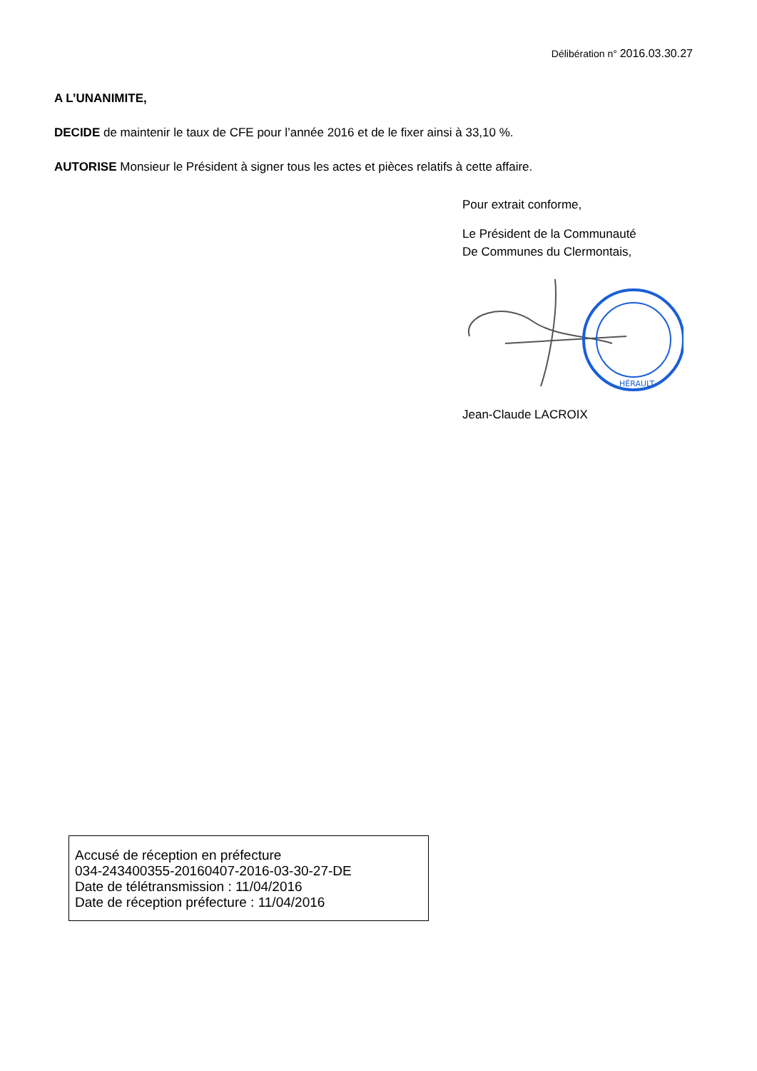Délibération n° 2016.03.30.27
A L’UNANIMITE,
DECIDE de maintenir le taux de CFE pour l’année 2016 et de le fixer ainsi à 33,10 %.
AUTORISE Monsieur le Président à signer tous les actes et pièces relatifs à cette affaire.
Pour extrait conforme,
Le Président de la Communauté
De Communes du Clermontais,
HÉRAULT
Jean-Claude LACROIX
Accusé de réception en préfecture
034-243400355-20160407-2016-03-30-27-DE
Date de télétransmission : 11/04/2016
Date de réception préfecture : 11/04/2016